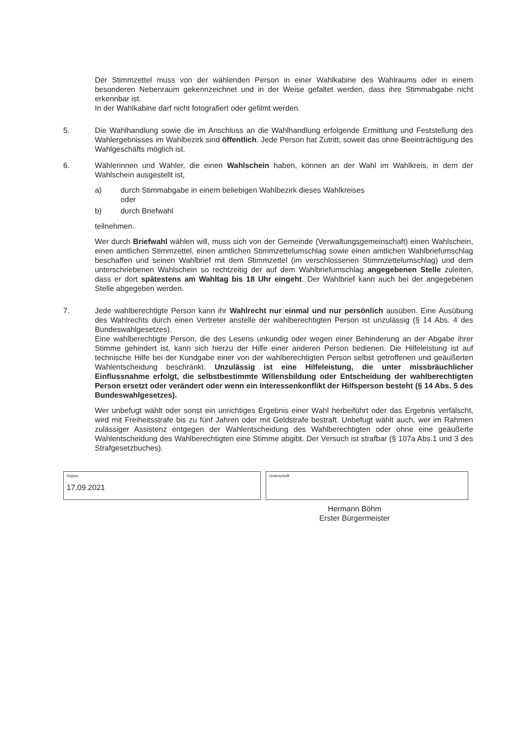Der Stimmzettel muss von der wählenden Person in einer Wahlkabine des Wahlraums oder in einem besonderen Nebenraum gekennzeichnet und in der Weise gefaltet werden, dass ihre Stimmabgabe nicht erkennbar ist.
In der Wahlkabine darf nicht fotografiert oder gefilmt werden.
5. Die Wahlhandlung sowie die im Anschluss an die Wahlhandlung erfolgende Ermittlung und Feststellung des Wahlergebnisses im Wahlbezirk sind öffentlich. Jede Person hat Zutritt, soweit das ohne Beeinträchtigung des Wahlgeschäfts möglich ist.
6. Wählerinnen und Wähler, die einen Wahlschein haben, können an der Wahl im Wahlkreis, in dem der Wahlschein ausgestellt ist,
a) durch Stimmabgabe in einem beliebigen Wahlbezirk dieses Wahlkreises
oder
b) durch Briefwahl
teilnehmen.
Wer durch Briefwahl wählen will, muss sich von der Gemeinde (Verwaltungsgemeinschaft) einen Wahlschein, einen amtlichen Stimmzettel, einen amtlichen Stimmzettelumschlag sowie einen amtlichen Wahlbriefumschlag beschaffen und seinen Wahlbrief mit dem Stimmzettel (im verschlossenen Stimmzettelumschlag) und dem unterschriebenen Wahlschein so rechtzeitig der auf dem Wahlbriefumschlag angegebenen Stelle zuleiten, dass er dort spätestens am Wahltag bis 18 Uhr eingeht. Der Wahlbrief kann auch bei der angegebenen Stelle abgegeben werden.
7. Jede wahlberechtigte Person kann ihr Wahlrecht nur einmal und nur persönlich ausüben. Eine Ausübung des Wahlrechts durch einen Vertreter anstelle der wahlberechtigten Person ist unzulässig (§ 14 Abs. 4 des Bundeswahlgesetzes).
Eine wahlberechtigte Person, die des Lesens unkundig oder wegen einer Behinderung an der Abgabe ihrer Stimme gehindert ist, kann sich hierzu der Hilfe einer anderen Person bedienen. Die Hilfeleistung ist auf technische Hilfe bei der Kundgabe einer von der wahlberechtigten Person selbst getroffenen und geäußerten Wahlentscheidung beschränkt. Unzulässig ist eine Hilfeleistung, die unter missbräuchlicher Einflussnahme erfolgt, die selbstbestimmte Willensbildung oder Entscheidung der wahlberechtigten Person ersetzt oder verändert oder wenn ein Interessenkonflikt der Hilfsperson besteht (§ 14 Abs. 5 des Bundeswahlgesetzes).
Wer unbefugt wählt oder sonst ein unrichtiges Ergebnis einer Wahl herbeiführt oder das Ergebnis verfälscht, wird mit Freiheitsstrafe bis zu fünf Jahren oder mit Geldstrafe bestraft. Unbefugt wählt auch, wer im Rahmen zulässiger Assistenz entgegen der Wahlentscheidung des Wahlberechtigten oder ohne eine geäußerte Wahlentscheidung des Wahlberechtigten eine Stimme abgibt. Der Versuch ist strafbar (§ 107a Abs.1 und 3 des Strafgesetzbuches).
Datum
17.09.2021
Unterschrift
Hermann Böhm
Erster Bürgermeister